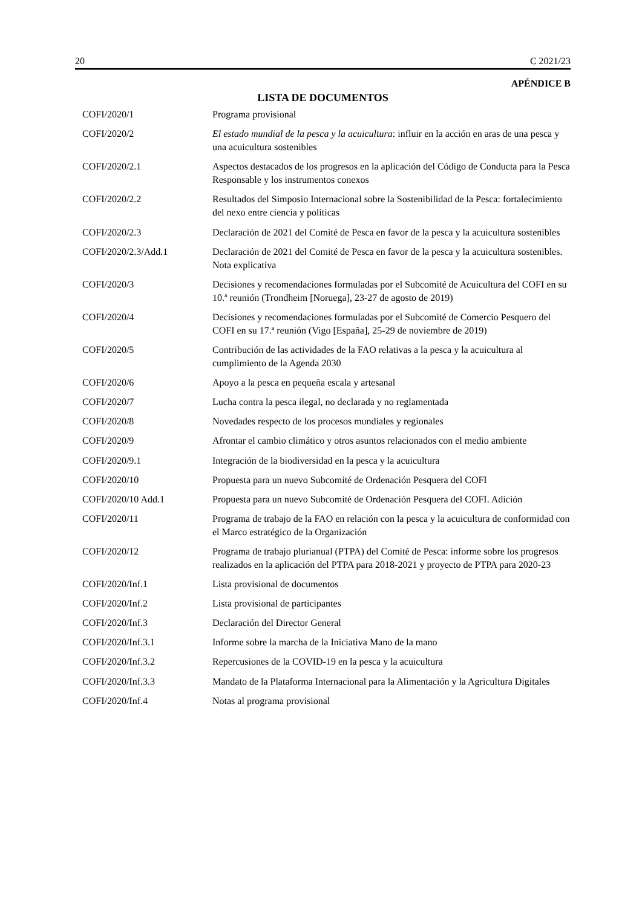20 C 2021/23
APÉNDICE B
LISTA DE DOCUMENTOS
| COFI/2020/1 | Programa provisional |
| COFI/2020/2 | El estado mundial de la pesca y la acuicultura : influir en la acción en aras de una pesca y una acuicultura sostenibles |
| COFI/2020/2.1 | Aspectos destacados de los progresos en la aplicación del Código de Conducta para la Pesca Responsable y los instrumentos conexos |
| COFI/2020/2.2 | Resultados del Simposio Internacional sobre la Sostenibilidad de la Pesca: fortalecimiento del nexo entre ciencia y políticas |
| COFI/2020/2.3 | Declaración de 2021 del Comité de Pesca en favor de la pesca y la acuicultura sostenibles |
| COFI/2020/2.3/Add.1 | Declaración de 2021 del Comité de Pesca en favor de la pesca y la acuicultura sostenibles. Nota explicativa |
| COFI/2020/3 | Decisiones y recomendaciones formuladas por el Subcomité de Acuicultura del COFI en su 10.ª reunión (Trondheim [Noruega], 23-27 de agosto de 2019) |
| COFI/2020/4 | Decisiones y recomendaciones formuladas por el Subcomité de Comercio Pesquero del COFI en su 17.ª reunión (Vigo [España], 25-29 de noviembre de 2019) |
| COFI/2020/5 | Contribución de las actividades de la FAO relativas a la pesca y la acuicultura al cumplimiento de la Agenda 2030 |
| COFI/2020/6 | Apoyo a la pesca en pequeña escala y artesanal |
| COFI/2020/7 | Lucha contra la pesca ilegal, no declarada y no reglamentada |
| COFI/2020/8 | Novedades respecto de los procesos mundiales y regionales |
| COFI/2020/9 | Afrontar el cambio climático y otros asuntos relacionados con el medio ambiente |
| COFI/2020/9.1 | Integración de la biodiversidad en la pesca y la acuicultura |
| COFI/2020/10 | Propuesta para un nuevo Subcomité de Ordenación Pesquera del COFI |
| COFI/2020/10 Add.1 | Propuesta para un nuevo Subcomité de Ordenación Pesquera del COFI. Adición |
| COFI/2020/11 | Programa de trabajo de la FAO en relación con la pesca y la acuicultura de conformidad con el Marco estratégico de la Organización |
| COFI/2020/12 | Programa de trabajo plurianual (PTPA) del Comité de Pesca: informe sobre los progresos realizados en la aplicación del PTPA para 2018-2021 y proyecto de PTPA para 2020-23 |
| COFI/2020/Inf.1 | Lista provisional de documentos |
| COFI/2020/Inf.2 | Lista provisional de participantes |
| COFI/2020/Inf.3 | Declaración del Director General |
| COFI/2020/Inf.3.1 | Informe sobre la marcha de la Iniciativa Mano de la mano |
| COFI/2020/Inf.3.2 | Repercusiones de la COVID-19 en la pesca y la acuicultura |
| COFI/2020/Inf.3.3 | Mandato de la Plataforma Internacional para la Alimentación y la Agricultura Digitales |
| COFI/2020/Inf.4 | Notas al programa provisional |